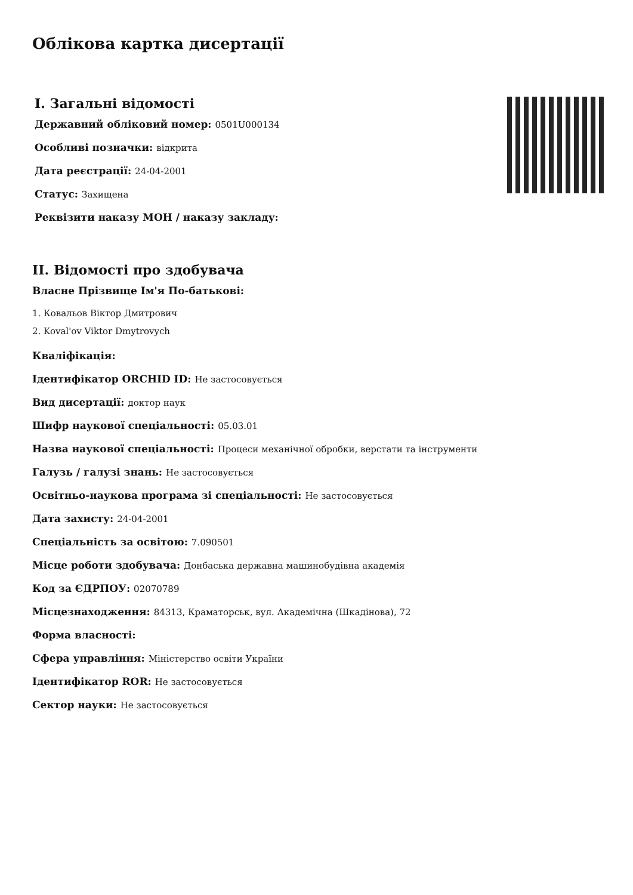Облікова картка дисертації
I. Загальні відомості
Державний обліковий номер: 0501U000134
Особливі позначки: відкрита
Дата реєстрації: 24-04-2001
Статус: Захищена
Реквізити наказу МОН / наказу закладу:
II. Відомості про здобувача
Власне Прізвище Ім'я По-батькові:
1. Ковальов Віктор Дмитрович
2. Koval'ov Viktor Dmytrovych
Кваліфікація:
Ідентифікатор ORCHID ID: Не застосовується
Вид дисертації: доктор наук
Шифр наукової спеціальності: 05.03.01
Назва наукової спеціальності: Процеси механічної обробки, верстати та інструменти
Галузь / галузі знань: Не застосовується
Освітньо-наукова програма зі спеціальності: Не застосовується
Дата захисту: 24-04-2001
Спеціальність за освітою: 7.090501
Місце роботи здобувача: Донбаська державна машинобудівна академія
Код за ЄДРПОУ: 02070789
Місцезнаходження: 84313, Краматорськ, вул. Академічна (Шкадінова), 72
Форма власності:
Сфера управління: Міністерство освіти України
Ідентифікатор ROR: Не застосовується
Сектор науки: Не застосовується